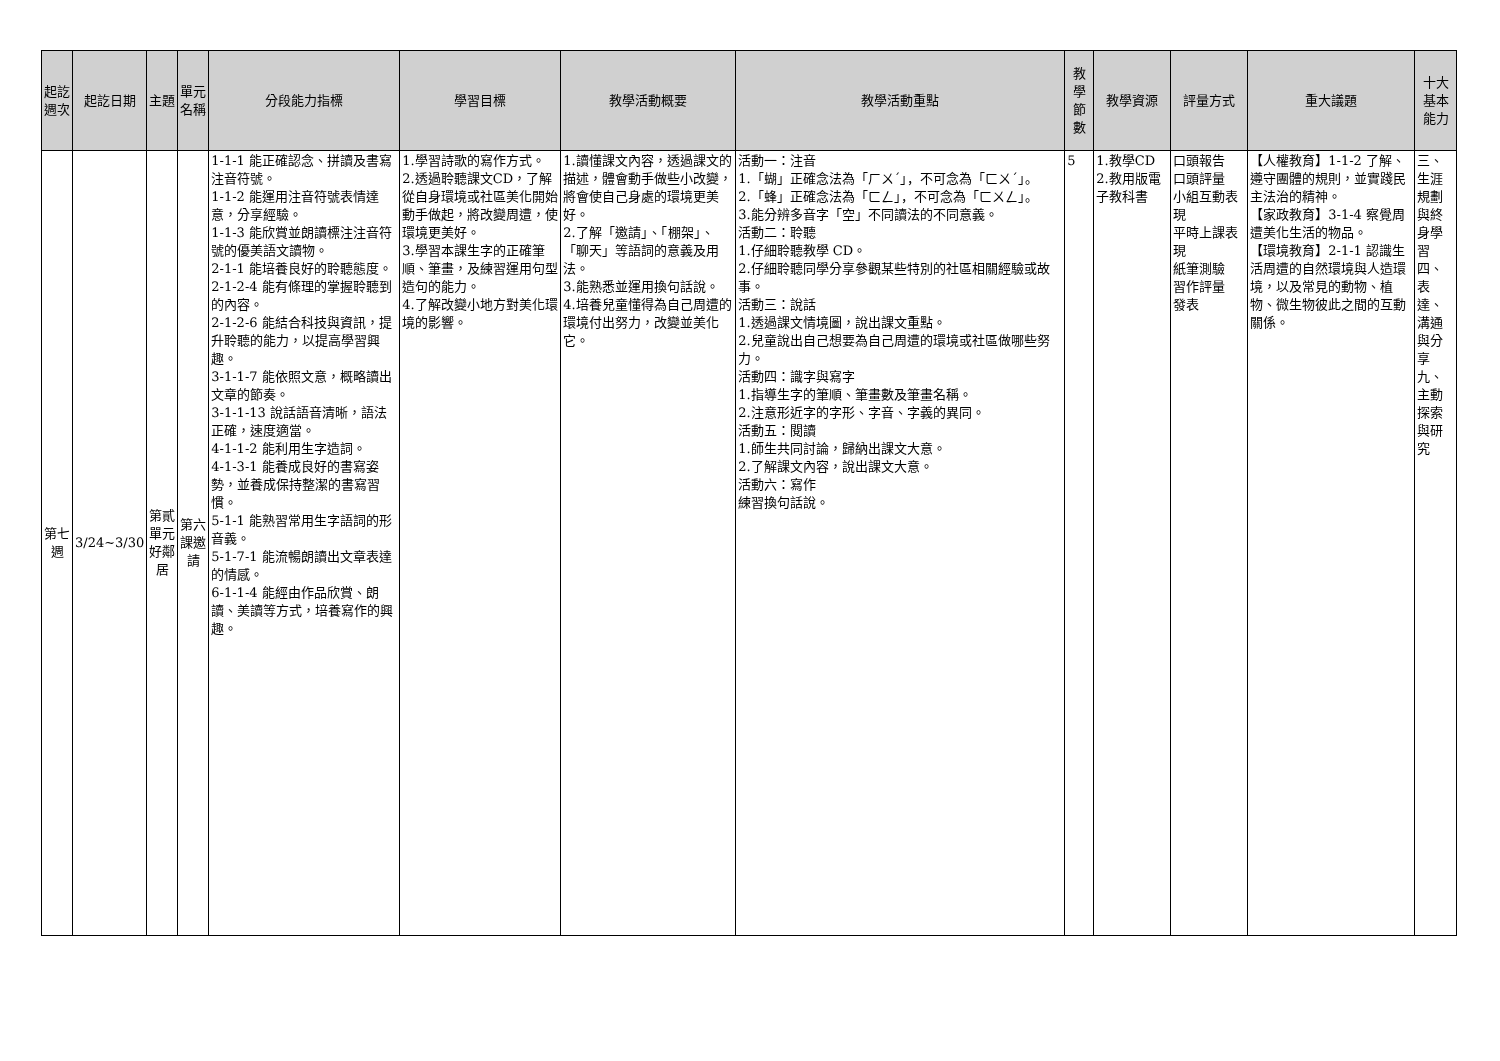| 起訖週次 | 起訖日期 | 主題 | 單元名稱 | 分段能力指標 | 學習目標 | 教學活動概要 | 教學活動重點 | 教學節數 | 教學資源 | 評量方式 | 重大議題 | 十大基本能力 |
| --- | --- | --- | --- | --- | --- | --- | --- | --- | --- | --- | --- | --- |
| 第七週 | 3/24~3/30 | 第貳單元好鄰居 | 第六課邀請 | 1-1-1 能正確認念、拼讀及書寫注音符號。 1-1-2 能運用注音符號表情達意，分享經驗。 1-1-3 能欣賞並朗讀標注注音符號的優美語文讀物。 2-1-1 能培養良好的聆聽態度。 2-1-2-4 能有條理的掌握聆聽到的內容。 2-1-2-6 能結合科技與資訊，提升聆聽的能力，以提高學習興趣。 3-1-1-7 能依照文意，概略讀出文章的節奏。 3-1-1-13 說話語音清晰，語法正確，速度適當。 4-1-1-2 能利用生字造詞。 4-1-3-1 能養成良好的書寫姿勢，並養成保持整潔的書寫習慣。 5-1-1 能熟習常用生字語詞的形音義。 5-1-7-1 能流暢朗讀出文章表達的情感。 6-1-1-4 能經由作品欣賞、朗讀、美讀等方式，培養寫作的興趣。 | 1.學習詩歌的寫作方式。 2.透過聆聽課文CD，了解從自身環境或社區美化開始動手做起，將改變周遭，使環境更美好。 3.學習本課生字的正確筆順、筆畫，及練習運用句型造句的能力。 4.了解改變小地方對美化環境的影響。 | 1.讀懂課文內容，透過課文的描述，體會動手做些小改變，將會使自己身處的環境更美好。 2.了解「邀請」、「棚架」、「聊天」等語詞的意義及用法。 3.能熟悉並運用換句話說。 4.培養兒童懂得為自己周遭的環境付出努力，改變並美化它。 | 活動一：注音 1.「蝴」正確念法為「ㄏㄨˊ」，不可念為「ㄈㄨˊ」。 2.「蜂」正確念法為「ㄈㄥ」，不可念為「ㄈㄨㄥ」。 3.能分辨多音字「空」不同讀法的不同意義。 活動二：聆聽 1.仔細聆聽教學 CD。 2.仔細聆聽同學分享參觀某些特別的社區相關經驗或故事。 活動三：說話 1.透過課文情境圖，說出課文重點。 2.兒童說出自己想要為自己周遭的環境或社區做哪些努力。 活動四：識字與寫字 1.指導生字的筆順、筆畫數及筆畫名稱。 2.注意形近字的字形、字音、字義的異同。 活動五：閱讀 1.師生共同討論，歸納出課文大意。 2.了解課文內容，說出課文大意。 活動六：寫作 練習換句話說。 | 5 | 1.教學CD 2.教用版電子教科書 | 口頭報告 口頭評量 小組互動表現 平時上課表現 紙筆測驗 習作評量 發表 | 【人權教育】1-1-2 了解、遵守團體的規則，並實踐民主法治的精神。 【家政教育】3-1-4 察覺周遭美化生活的物品。 【環境教育】2-1-1 認識生活周遭的自然環境與人造環境，以及常見的動物、植物、微生物彼此之間的互動關係。 | 三、生涯規劃與終身學習 四、表達、溝通與分享 九、主動探索與研究 |